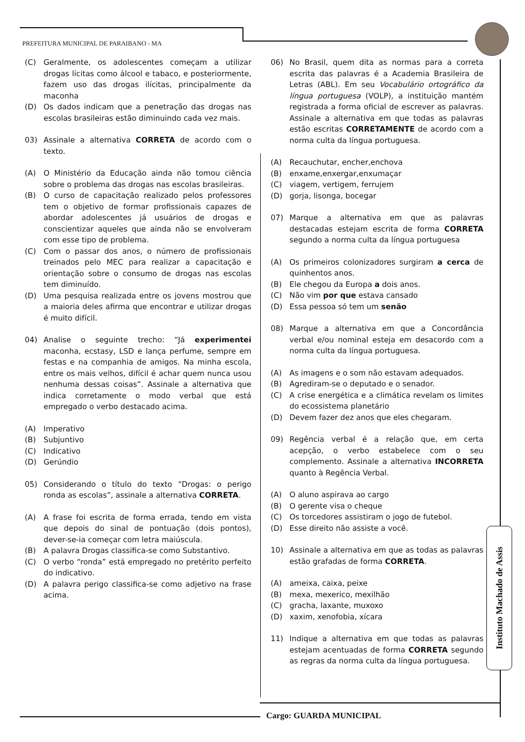PREFEITURA MUNICIPAL DE PARAIBANO - MA
(C) Geralmente, os adolescentes começam a utilizar drogas lícitas como álcool e tabaco, e posteriormente, fazem uso das drogas ilícitas, principalmente da maconha
(D) Os dados indicam que a penetração das drogas nas escolas brasileiras estão diminuindo cada vez mais.
03) Assinale a alternativa CORRETA de acordo com o texto.
(A) O Ministério da Educação ainda não tomou ciência sobre o problema das drogas nas escolas brasileiras.
(B) O curso de capacitação realizado pelos professores tem o objetivo de formar profissionais capazes de abordar adolescentes já usuários de drogas e conscientizar aqueles que ainda não se envolveram com esse tipo de problema.
(C) Com o passar dos anos, o número de profissionais treinados pelo MEC para realizar a capacitação e orientação sobre o consumo de drogas nas escolas tem diminuído.
(D) Uma pesquisa realizada entre os jovens mostrou que a maioria deles afirma que encontrar e utilizar drogas é muito difícil.
04) Analise o seguinte trecho: “Já experimentei maconha, ecstasy, LSD e lança perfume, sempre em festas e na companhia de amigos. Na minha escola, entre os mais velhos, difícil é achar quem nunca usou nenhuma dessas coisas”. Assinale a alternativa que indica corretamente o modo verbal que está empregado o verbo destacado acima.
(A) Imperativo
(B) Subjuntivo
(C) Indicativo
(D) Gerúndio
05) Considerando o título do texto “Drogas: o perigo ronda as escolas”, assinale a alternativa CORRETA.
(A) A frase foi escrita de forma errada, tendo em vista que depois do sinal de pontuação (dois pontos), dever-se-ia começar com letra maiúscula.
(B) A palavra Drogas classifica-se como Substantivo.
(C) O verbo “ronda” está empregado no pretérito perfeito do indicativo.
(D) A palavra perigo classifica-se como adjetivo na frase acima.
06) No Brasil, quem dita as normas para a correta escrita das palavras é a Academia Brasileira de Letras (ABL). Em seu Vocabulário ortográfico da língua portuguesa (VOLP), a instituição mantém registrada a forma oficial de escrever as palavras. Assinale a alternativa em que todas as palavras estão escritas CORRETAMENTE de acordo com a norma culta da língua portuguesa.
(A) Recauchutar, encher,enchova
(B) enxame,enxergar,enxumaçar
(C) viagem, vertigem, ferrujem
(D) gorja, lisonga, bocegar
07) Marque a alternativa em que as palavras destacadas estejam escrita de forma CORRETA segundo a norma culta da língua portuguesa
(A) Os primeiros colonizadores surgiram a cerca de quinhentos anos.
(B) Ele chegou da Europa a dois anos.
(C) Não vim por que estava cansado
(D) Essa pessoa só tem um senão
08) Marque a alternativa em que a Concordância verbal e/ou nominal esteja em desacordo com a norma culta da língua portuguesa.
(A) As imagens e o som não estavam adequados.
(B) Agrediram-se o deputado e o senador.
(C) A crise energética e a climática revelam os limites do ecossistema planetário
(D) Devem fazer dez anos que eles chegaram.
09) Regência verbal é a relação que, em certa acepção, o verbo estabelece com o seu complemento. Assinale a alternativa INCORRETA quanto à Regência Verbal.
(A) O aluno aspirava ao cargo
(B) O gerente visa o cheque
(C) Os torcedores assistiram o jogo de futebol.
(D) Esse direito não assiste a você.
10) Assinale a alternativa em que as todas as palavras estão grafadas de forma CORRETA.
(A) ameixa, caixa, peixe
(B) mexa, mexerico, mexilhão
(C) gracha, laxante, muxoxo
(D) xaxim, xenofobia, xícara
11) Indique a alternativa em que todas as palavras estejam acentuadas de forma CORRETA segundo as regras da norma culta da língua portuguesa.
Instituto Machado de Assis
Cargo: GUARDA MUNICIPAL